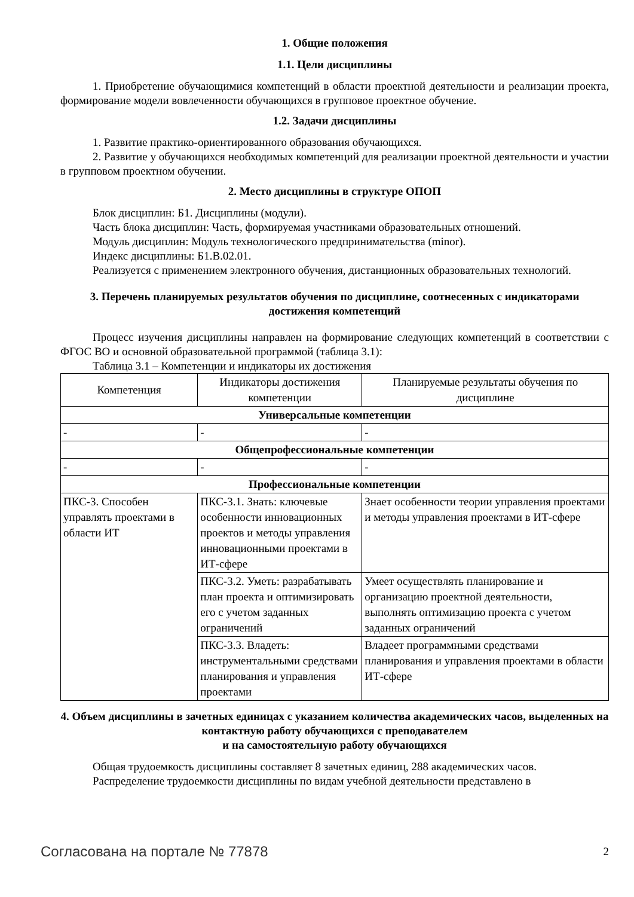1. Общие положения
1.1. Цели дисциплины
1. Приобретение обучающимися компетенций в области проектной деятельности и реализации проекта, формирование модели вовлеченности обучающихся в групповое проектное обучение.
1.2. Задачи дисциплины
1. Развитие практико-ориентированного образования обучающихся.
2. Развитие у обучающихся необходимых компетенций для реализации проектной деятельности и участии в групповом проектном обучении.
2. Место дисциплины в структуре ОПОП
Блок дисциплин: Б1. Дисциплины (модули).
Часть блока дисциплин: Часть, формируемая участниками образовательных отношений.
Модуль дисциплин: Модуль технологического предпринимательства (minor).
Индекс дисциплины: Б1.В.02.01.
Реализуется с применением электронного обучения, дистанционных образовательных технологий.
3. Перечень планируемых результатов обучения по дисциплине, соотнесенных с индикаторами достижения компетенций
Процесс изучения дисциплины направлен на формирование следующих компетенций в соответствии с ФГОС ВО и основной образовательной программой (таблица 3.1):
Таблица 3.1 – Компетенции и индикаторы их достижения
| Компетенция | Индикаторы достижения компетенции | Планируемые результаты обучения по дисциплине |
| --- | --- | --- |
| Универсальные компетенции | | |
| - | - | - |
| Общепрофессиональные компетенции | | |
| - | - | - |
| Профессиональные компетенции | | |
| ПКС-3. Способен управлять проектами в области ИТ | ПКС-3.1. Знать: ключевые особенности инновационных проектов и методы управления инновационными проектами в ИТ-сфере | Знает особенности теории управления проектами и методы управления проектами в ИТ-сфере |
| | ПКС-3.2. Уметь: разрабатывать план проекта и оптимизировать его с учетом заданных ограничений | Умеет осуществлять планирование и организацию проектной деятельности, выполнять оптимизацию проекта с учетом заданных ограничений |
| | ПКС-3.3. Владеть: инструментальными средствами планирования и управления проектами | Владеет программными средствами планирования и управления проектами в области ИТ-сфере |
4. Объем дисциплины в зачетных единицах с указанием количества академических часов, выделенных на контактную работу обучающихся с преподавателем
и на самостоятельную работу обучающихся
Общая трудоемкость дисциплины составляет 8 зачетных единиц, 288 академических часов.
Распределение трудоемкости дисциплины по видам учебной деятельности представлено в
Согласована на портале № 77878 2